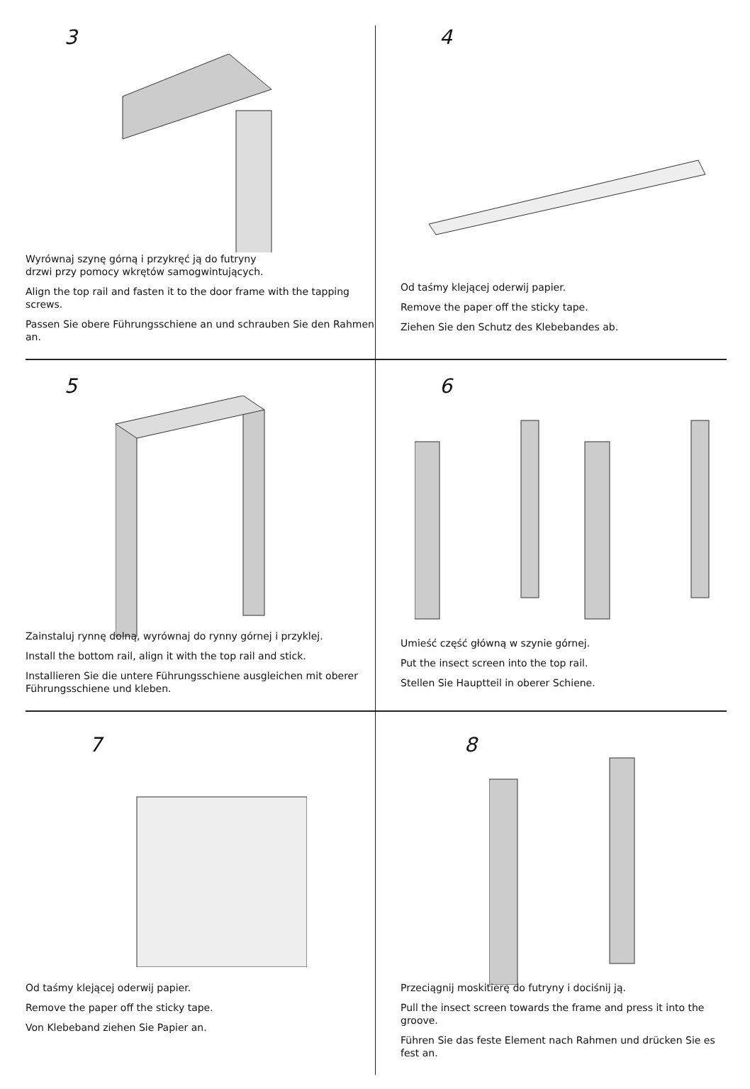3
Wyrównaj szynę górną i przykręć ją do futryny
drzwi przy pomocy wkrętów samogwintujących.
Align the top rail and fasten it to the door frame with the tapping screws.
Passen Sie obere Führungsschiene an und schrauben Sie den Rahmen an.
4
Od taśmy klejącej oderwij papier.
Remove the paper off the sticky tape.
Ziehen Sie den Schutz des Klebebandes ab.
5
Zainstaluj rynnę dolną, wyrównaj do rynny górnej i przyklej.
Install the bottom rail, align it with the top rail and stick.
Installieren Sie die untere Führungsschiene ausgleichen mit oberer Führungsschiene und kleben.
6
Umieść część główną w szynie górnej.
Put the insect screen into the top rail.
Stellen Sie Hauptteil in oberer Schiene.
7
Od taśmy klejącej oderwij papier.
Remove the paper off the sticky tape.
Von Klebeband ziehen Sie Papier an.
8
Przeciągnij moskitierę do futryny i dociśnij ją.
Pull the insect screen towards the frame and press it into the groove.
Führen Sie das feste Element nach Rahmen und drücken Sie es fest an.